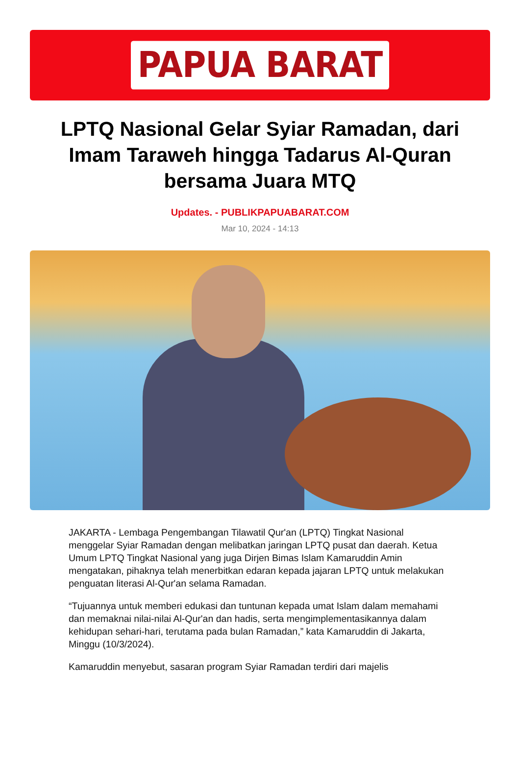PAPUA BARAT
LPTQ Nasional Gelar Syiar Ramadan, dari Imam Taraweh hingga Tadarus Al-Quran bersama Juara MTQ
Updates. - PUBLIKPAPUABARAT.COM
Mar 10, 2024 - 14:13
JAKARTA - Lembaga Pengembangan Tilawatil Qur'an (LPTQ) Tingkat Nasional menggelar Syiar Ramadan dengan melibatkan jaringan LPTQ pusat dan daerah. Ketua Umum LPTQ Tingkat Nasional yang juga Dirjen Bimas Islam Kamaruddin Amin mengatakan, pihaknya telah menerbitkan edaran kepada jajaran LPTQ untuk melakukan penguatan literasi Al-Qur'an selama Ramadan.
“Tujuannya untuk memberi edukasi dan tuntunan kepada umat Islam dalam memahami dan memaknai nilai-nilai Al-Qur'an dan hadis, serta mengimplementasikannya dalam kehidupan sehari-hari, terutama pada bulan Ramadan,” kata Kamaruddin di Jakarta, Minggu (10/3/2024).
Kamaruddin menyebut, sasaran program Syiar Ramadan terdiri dari majelis